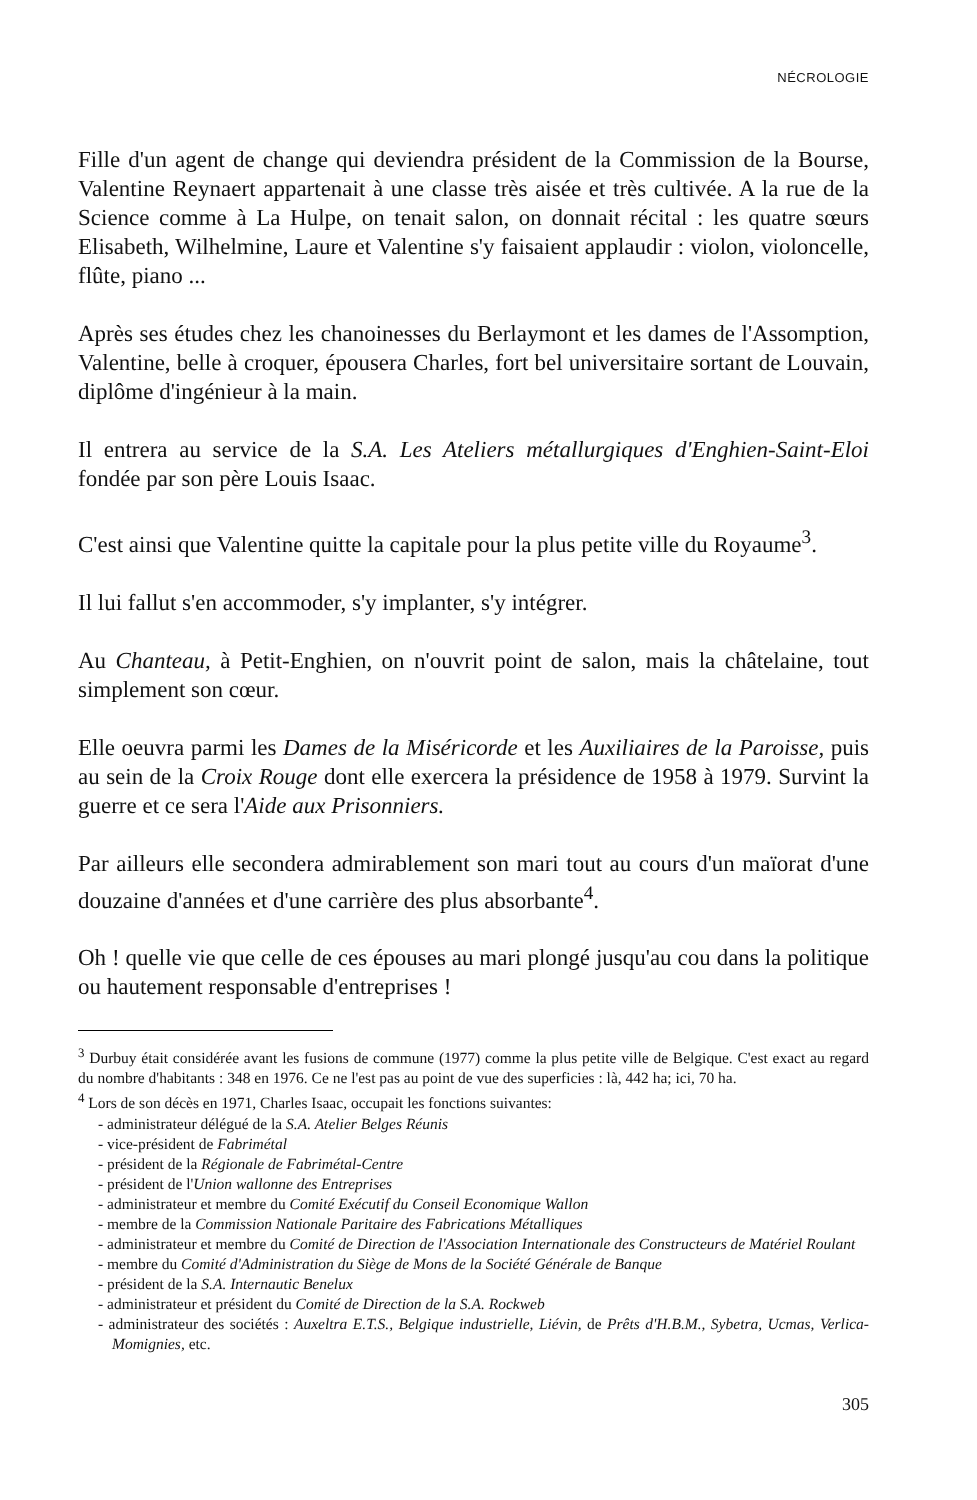NÉCROLOGIE
Fille d'un agent de change qui deviendra président de la Commission de la Bourse, Valentine Reynaert appartenait à une classe très aisée et très cultivée. A la rue de la Science comme à La Hulpe, on tenait salon, on donnait récital : les quatre sœurs Elisabeth, Wilhelmine, Laure et Valentine s'y faisaient applaudir : violon, violoncelle, flûte, piano ...
Après ses études chez les chanoinesses du Berlaymont et les dames de l'Assomption, Valentine, belle à croquer, épousera Charles, fort bel universitaire sortant de Louvain, diplôme d'ingénieur à la main.
Il entrera au service de la S.A. Les Ateliers métallurgiques d'Enghien-Saint-Eloi fondée par son père Louis Isaac.
C'est ainsi que Valentine quitte la capitale pour la plus petite ville du Royaume<sup>3</sup>.
Il lui fallut s'en accommoder, s'y implanter, s'y intégrer.
Au Chanteau, à Petit-Enghien, on n'ouvrit point de salon, mais la châtelaine, tout simplement son cœur.
Elle oeuvra parmi les Dames de la Miséricorde et les Auxiliaires de la Paroisse, puis au sein de la Croix Rouge dont elle exercera la présidence de 1958 à 1979. Survint la guerre et ce sera l'Aide aux Prisonniers.
Par ailleurs elle secondera admirablement son mari tout au cours d'un maïorat d'une douzaine d'années et d'une carrière des plus absorbante<sup>4</sup>.
Oh ! quelle vie que celle de ces épouses au mari plongé jusqu'au cou dans la politique ou hautement responsable d'entreprises !
<sup>3</sup> Durbuy était considérée avant les fusions de commune (1977) comme la plus petite ville de Belgique. C'est exact au regard du nombre d'habitants : 348 en 1976. Ce ne l'est pas au point de vue des superficies : là, 442 ha; ici, 70 ha.
<sup>4</sup> Lors de son décès en 1971, Charles Isaac, occupait les fonctions suivantes:
- administrateur délégué de la S.A. Atelier Belges Réunis
- vice-président de Fabrimétal
- président de la Régionale de Fabrimétal-Centre
- président de l'Union wallonne des Entreprises
- administrateur et membre du Comité Exécutif du Conseil Economique Wallon
- membre de la Commission Nationale Paritaire des Fabrications Métalliques
- administrateur et membre du Comité de Direction de l'Association Internationale des Constructeurs de Matériel Roulant
- membre du Comité d'Administration du Siège de Mons de la Société Générale de Banque
- président de la S.A. Internautic Benelux
- administrateur et président du Comité de Direction de la S.A. Rockweb
- administrateur des sociétés : Auxeltra E.T.S., Belgique industrielle, Liévin, de Prêts d'H.B.M., Sybetra, Ucmas, Verlica-Momignies, etc.
305